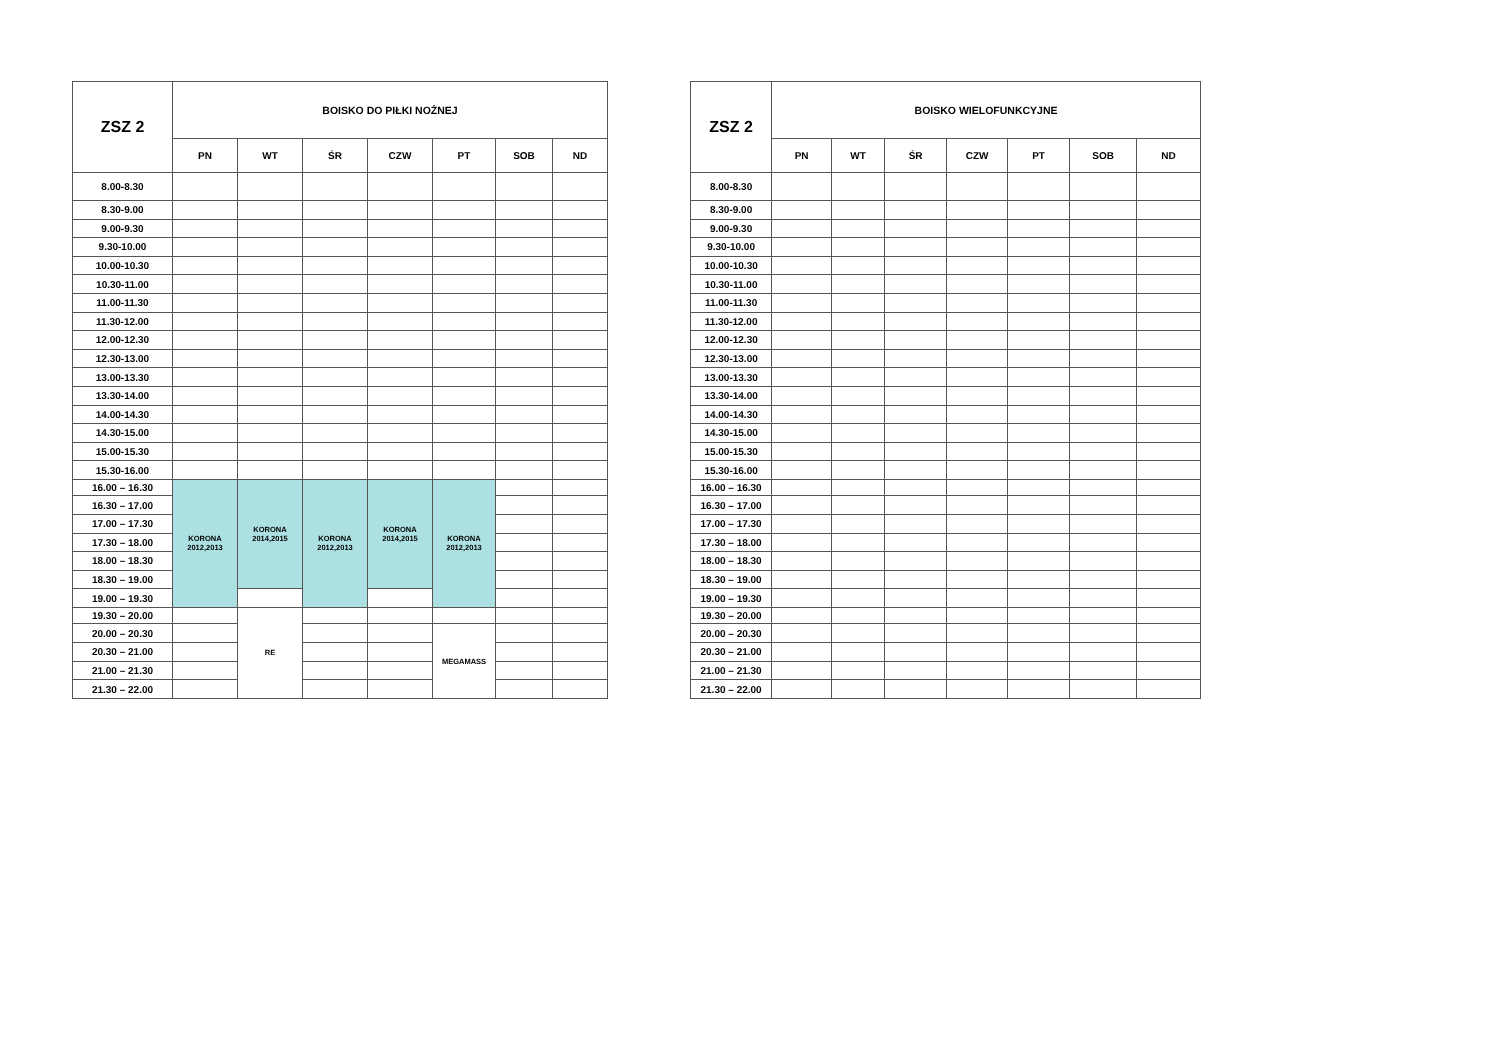| ZSZ 2 | BOISKO DO PIŁKI NOŻNEJ | | | | | | |
| --- | --- | --- | --- | --- | --- | --- | --- |
| | PN | WT | ŚR | CZW | PT | SOB | ND |
| 8.00-8.30 | | | | | | | |
| 8.30-9.00 | | | | | | | |
| 9.00-9.30 | | | | | | | |
| 9.30-10.00 | | | | | | | |
| 10.00-10.30 | | | | | | | |
| 10.30-11.00 | | | | | | | |
| 11.00-11.30 | | | | | | | |
| 11.30-12.00 | | | | | | | |
| 12.00-12.30 | | | | | | | |
| 12.30-13.00 | | | | | | | |
| 13.00-13.30 | | | | | | | |
| 13.30-14.00 | | | | | | | |
| 14.00-14.30 | | | | | | | |
| 14.30-15.00 | | | | | | | |
| 15.00-15.30 | | | | | | | |
| 15.30-16.00 | | | | | | | |
| 16.00 – 16.30 | KORONA 2012,2013 | KORONA 2014,2015 | KORONA 2012,2013 | KORONA 2014,2015 | KORONA 2012,2013 | | |
| 16.30 – 17.00 | | | | | | | |
| 17.00 – 17.30 | | | | | | | |
| 17.30 – 18.00 | | | | | | | |
| 18.00 – 18.30 | | | | | | | |
| 18.30 – 19.00 | | | | | | | |
| 19.00 – 19.30 | | | | | | | |
| 19.30 – 20.00 | | RE | | | | | |
| 20.00 – 20.30 | | | | | MEGAMASS | | |
| 20.30 – 21.00 | | | | | | | |
| 21.00 – 21.30 | | | | | | | |
| 21.30 – 22.00 | | | | | | | |
| ZSZ 2 | BOISKO WIELOFUNKCYJNE | | | | | | |
| --- | --- | --- | --- | --- | --- | --- | --- |
| | PN | WT | ŚR | CZW | PT | SOB | ND |
| 8.00-8.30 | | | | | | | |
| 8.30-9.00 | | | | | | | |
| 9.00-9.30 | | | | | | | |
| 9.30-10.00 | | | | | | | |
| 10.00-10.30 | | | | | | | |
| 10.30-11.00 | | | | | | | |
| 11.00-11.30 | | | | | | | |
| 11.30-12.00 | | | | | | | |
| 12.00-12.30 | | | | | | | |
| 12.30-13.00 | | | | | | | |
| 13.00-13.30 | | | | | | | |
| 13.30-14.00 | | | | | | | |
| 14.00-14.30 | | | | | | | |
| 14.30-15.00 | | | | | | | |
| 15.00-15.30 | | | | | | | |
| 15.30-16.00 | | | | | | | |
| 16.00 – 16.30 | | | | | | | |
| 16.30 – 17.00 | | | | | | | |
| 17.00 – 17.30 | | | | | | | |
| 17.30 – 18.00 | | | | | | | |
| 18.00 – 18.30 | | | | | | | |
| 18.30 – 19.00 | | | | | | | |
| 19.00 – 19.30 | | | | | | | |
| 19.30 – 20.00 | | | | | | | |
| 20.00 – 20.30 | | | | | | | |
| 20.30 – 21.00 | | | | | | | |
| 21.00 – 21.30 | | | | | | | |
| 21.30 – 22.00 | | | | | | | |